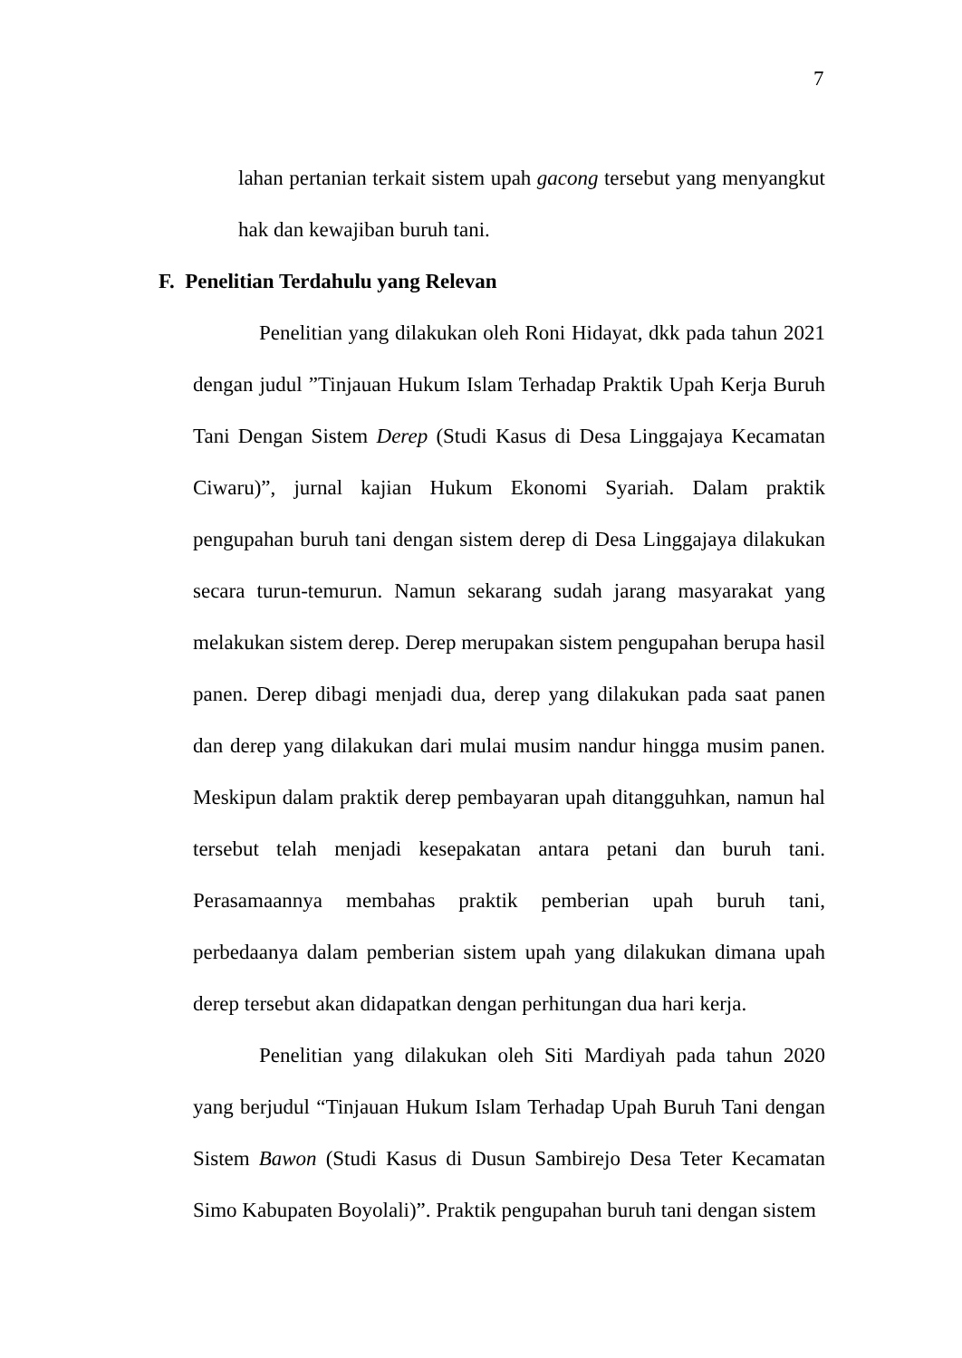7
lahan pertanian terkait sistem upah gacong tersebut yang menyangkut hak dan kewajiban buruh tani.
F. Penelitian Terdahulu yang Relevan
Penelitian yang dilakukan oleh Roni Hidayat, dkk pada tahun 2021 dengan judul ”Tinjauan Hukum Islam Terhadap Praktik Upah Kerja Buruh Tani Dengan Sistem Derep (Studi Kasus di Desa Linggajaya Kecamatan Ciwaru)”, jurnal kajian Hukum Ekonomi Syariah. Dalam praktik pengupahan buruh tani dengan sistem derep di Desa Linggajaya dilakukan secara turun-temurun. Namun sekarang sudah jarang masyarakat yang melakukan sistem derep. Derep merupakan sistem pengupahan berupa hasil panen. Derep dibagi menjadi dua, derep yang dilakukan pada saat panen dan derep yang dilakukan dari mulai musim nandur hingga musim panen. Meskipun dalam praktik derep pembayaran upah ditangguhkan, namun hal tersebut telah menjadi kesepakatan antara petani dan buruh tani. Perasamaannya membahas praktik pemberian upah buruh tani, perbedaanya dalam pemberian sistem upah yang dilakukan dimana upah derep tersebut akan didapatkan dengan perhitungan dua hari kerja.
Penelitian yang dilakukan oleh Siti Mardiyah pada tahun 2020 yang berjudul “Tinjauan Hukum Islam Terhadap Upah Buruh Tani dengan Sistem Bawon (Studi Kasus di Dusun Sambirejo Desa Teter Kecamatan Simo Kabupaten Boyolali)”. Praktik pengupahan buruh tani dengan sistem